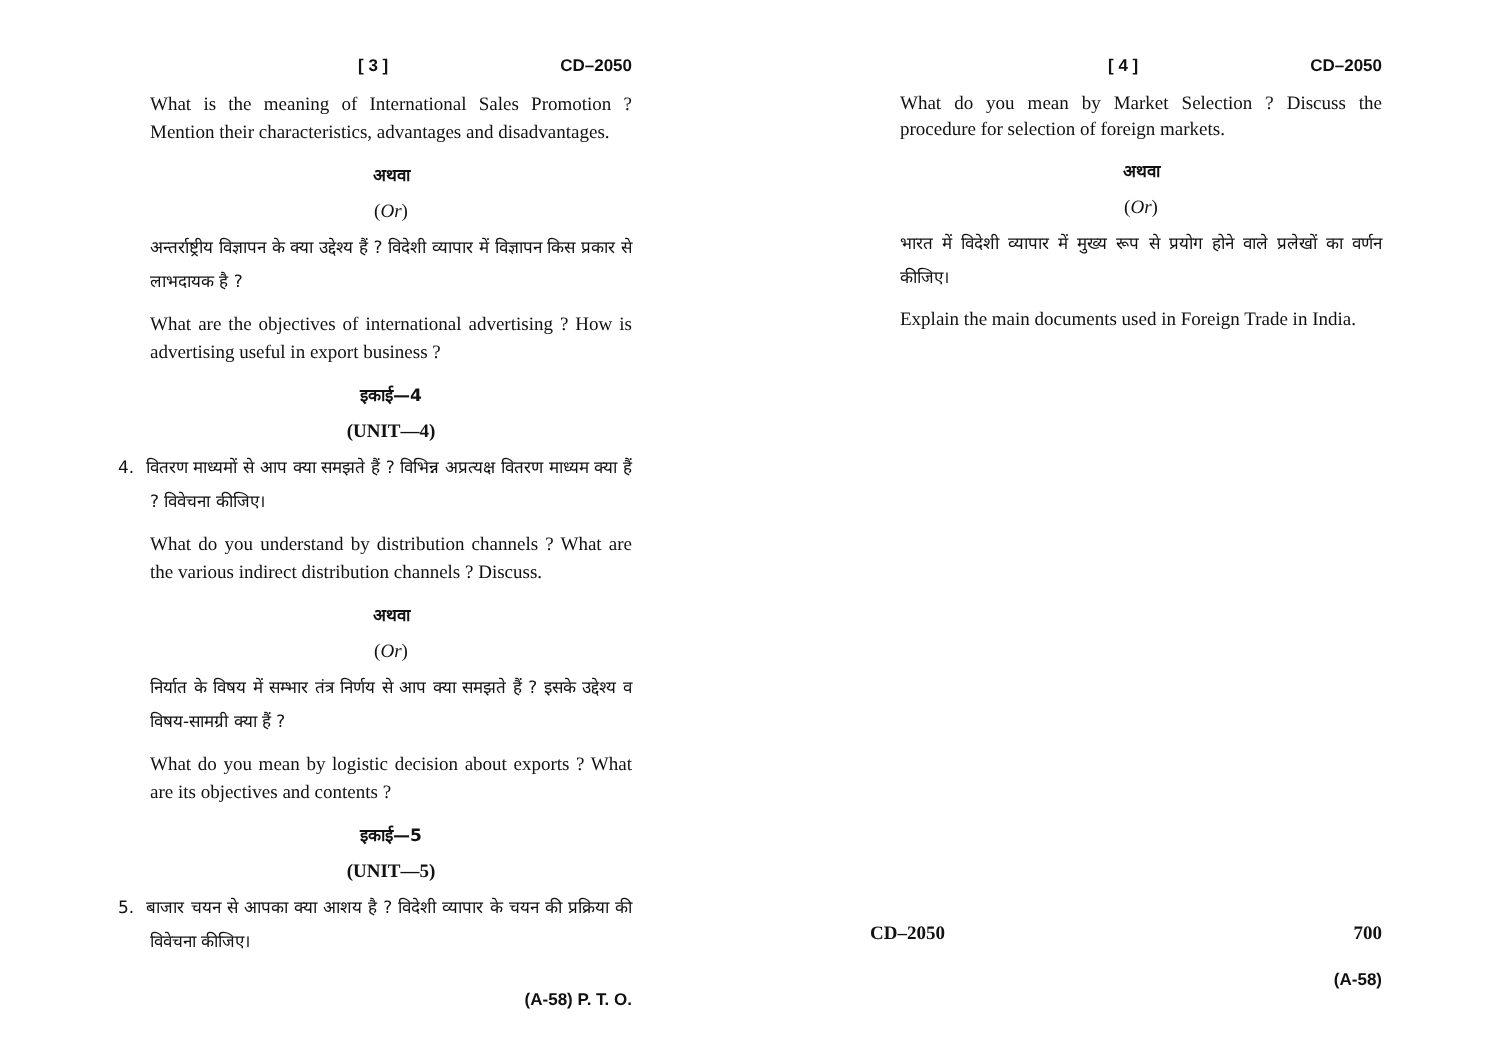[ 3 ] CD–2050
What is the meaning of International Sales Promotion ? Mention their characteristics, advantages and disadvantages.
अथवा
(Or)
अन्तर्राष्ट्रीय विज्ञापन के क्या उद्देश्य हैं ? विदेशी व्यापार में विज्ञापन किस प्रकार से लाभदायक है ?
What are the objectives of international advertising ? How is advertising useful in export business ?
इकाई—4
(UNIT—4)
4. वितरण माध्यमों से आप क्या समझते हैं ? विभिन्न अप्रत्यक्ष वितरण माध्यम क्या हैं ? विवेचना कीजिए।
What do you understand by distribution channels ? What are the various indirect distribution channels ? Discuss.
अथवा
(Or)
निर्यात के विषय में सम्भार तंत्र निर्णय से आप क्या समझते हैं ? इसके उद्देश्य व विषय-सामग्री क्या हैं ?
What do you mean by logistic decision about exports ? What are its objectives and contents ?
इकाई—5
(UNIT—5)
5. बाजार चयन से आपका क्या आशय है ? विदेशी व्यापार के चयन की प्रक्रिया की विवेचना कीजिए।
(A-58) P. T. O.
[ 4 ] CD–2050
What do you mean by Market Selection ? Discuss the procedure for selection of foreign markets.
अथवा
(Or)
भारत में विदेशी व्यापार में मुख्य रूप से प्रयोग होने वाले प्रलेखों का वर्णन कीजिए।
Explain the main documents used in Foreign Trade in India.
CD–2050 700
(A-58)